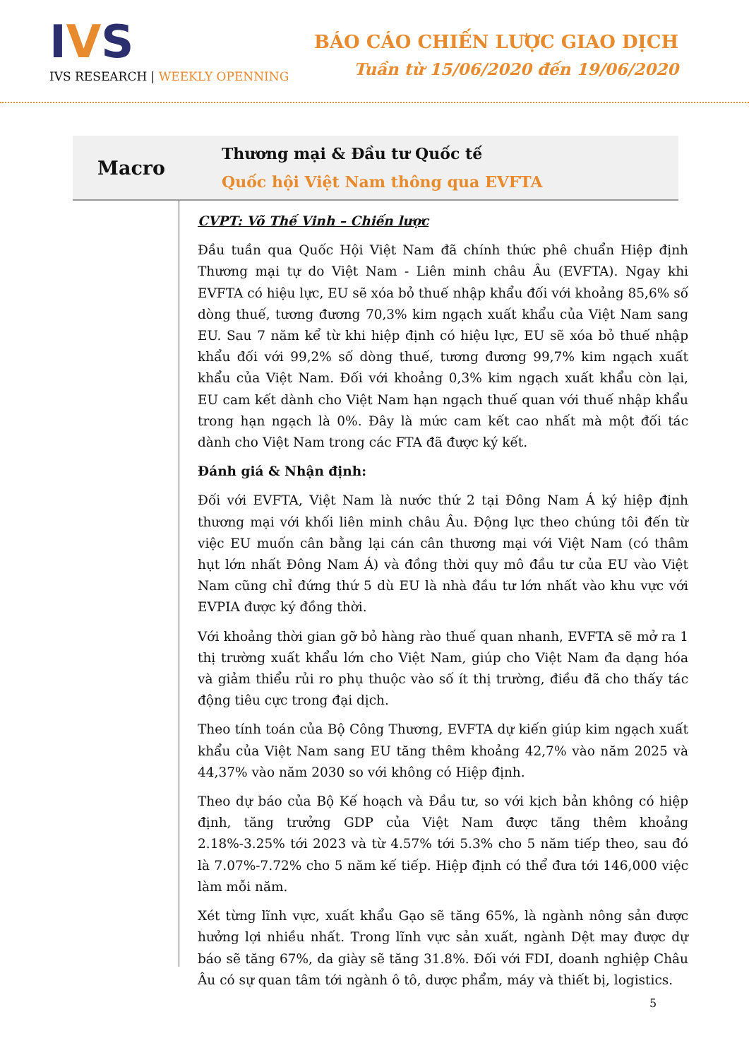IVS
IVS RESEARCH | WEEKLY OPENNING
BÁO CÁO CHIẾN LƯỢC GIAO DỊCH
Tuần từ 15/06/2020 đến 19/06/2020
Macro
Thương mại & Đầu tư Quốc tế
Quốc hội Việt Nam thông qua EVFTA
CVPT: Võ Thế Vinh – Chiến lược
Đầu tuần qua Quốc Hội Việt Nam đã chính thức phê chuẩn Hiệp định Thương mại tự do Việt Nam - Liên minh châu Âu (EVFTA). Ngay khi EVFTA có hiệu lực, EU sẽ xóa bỏ thuế nhập khẩu đối với khoảng 85,6% số dòng thuế, tương đương 70,3% kim ngạch xuất khẩu của Việt Nam sang EU. Sau 7 năm kể từ khi hiệp định có hiệu lực, EU sẽ xóa bỏ thuế nhập khẩu đối với 99,2% số dòng thuế, tương đương 99,7% kim ngạch xuất khẩu của Việt Nam. Đối với khoảng 0,3% kim ngạch xuất khẩu còn lại, EU cam kết dành cho Việt Nam hạn ngạch thuế quan với thuế nhập khẩu trong hạn ngạch là 0%. Đây là mức cam kết cao nhất mà một đối tác dành cho Việt Nam trong các FTA đã được ký kết.
Đánh giá & Nhận định:
Đối với EVFTA, Việt Nam là nước thứ 2 tại Đông Nam Á ký hiệp định thương mại với khối liên minh châu Âu. Động lực theo chúng tôi đến từ việc EU muốn cân bằng lại cán cân thương mại với Việt Nam (có thâm hụt lớn nhất Đông Nam Á) và đồng thời quy mô đầu tư của EU vào Việt Nam cũng chỉ đứng thứ 5 dù EU là nhà đầu tư lớn nhất vào khu vực với EVPIA được ký đồng thời.
Với khoảng thời gian gỡ bỏ hàng rào thuế quan nhanh, EVFTA sẽ mở ra 1 thị trường xuất khẩu lớn cho Việt Nam, giúp cho Việt Nam đa dạng hóa và giảm thiểu rủi ro phụ thuộc vào số ít thị trường, điều đã cho thấy tác động tiêu cực trong đại dịch.
Theo tính toán của Bộ Công Thương, EVFTA dự kiến giúp kim ngạch xuất khẩu của Việt Nam sang EU tăng thêm khoảng 42,7% vào năm 2025 và 44,37% vào năm 2030 so với không có Hiệp định.
Theo dự báo của Bộ Kế hoạch và Đầu tư, so với kịch bản không có hiệp định, tăng trưởng GDP của Việt Nam được tăng thêm khoảng 2.18%-3.25% tới 2023 và từ 4.57% tới 5.3% cho 5 năm tiếp theo, sau đó là 7.07%-7.72% cho 5 năm kế tiếp. Hiệp định có thể đưa tới 146,000 việc làm mỗi năm.
Xét từng lĩnh vực, xuất khẩu Gạo sẽ tăng 65%, là ngành nông sản được hưởng lợi nhiều nhất. Trong lĩnh vực sản xuất, ngành Dệt may được dự báo sẽ tăng 67%, da giày sẽ tăng 31.8%. Đối với FDI, doanh nghiệp Châu Âu có sự quan tâm tới ngành ô tô, dược phẩm, máy và thiết bị, logistics.
5